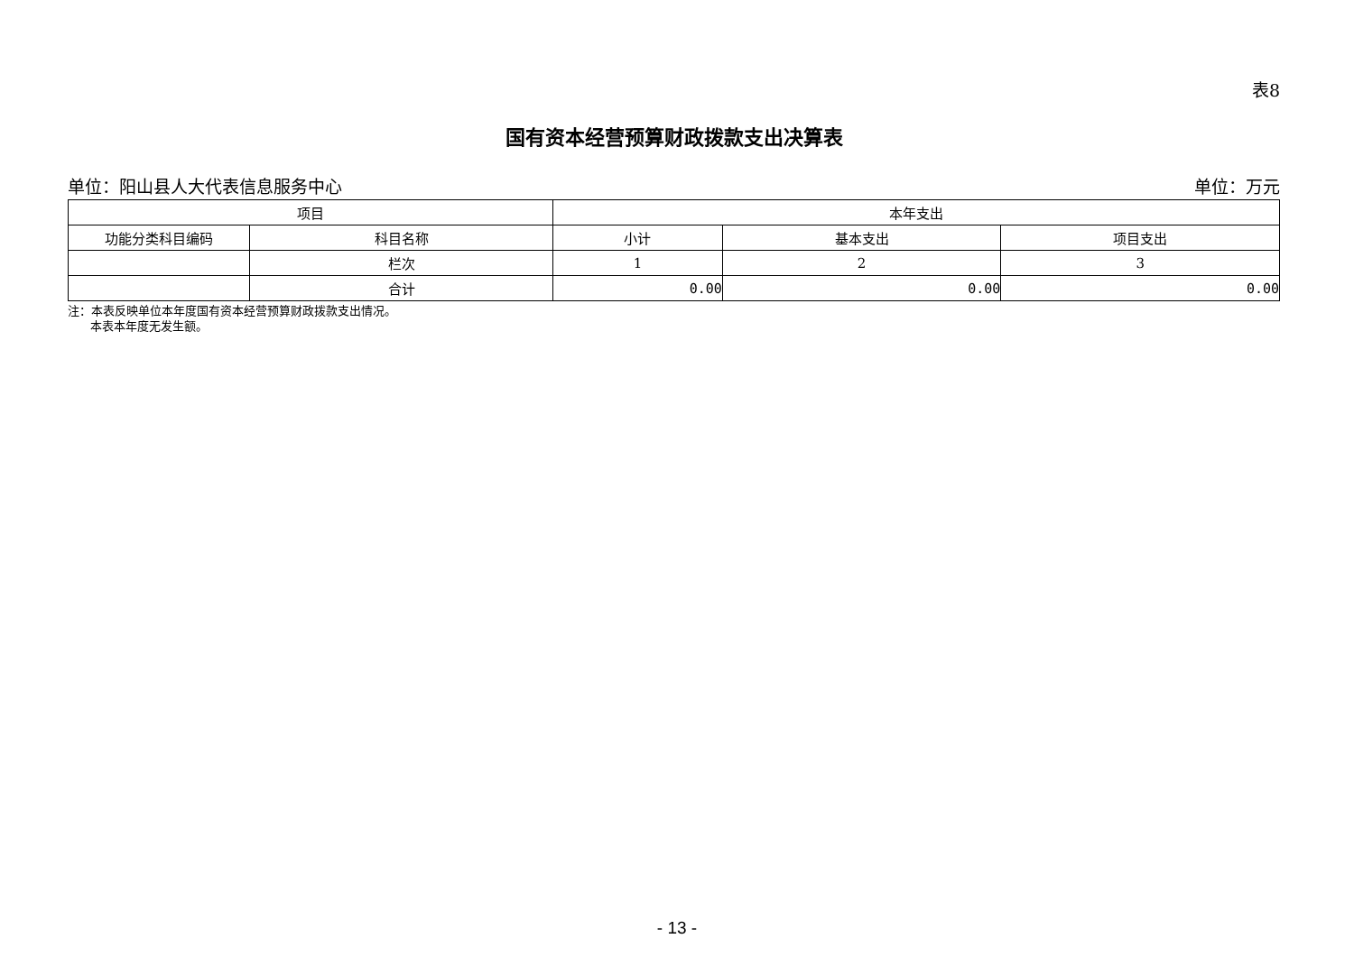表8
国有资本经营预算财政拨款支出决算表
单位：阳山县人大代表信息服务中心 单位：万元
| 项目 | | 本年支出 | | |
| --- | --- | --- | --- | --- |
| 功能分类科目编码 | 科目名称 | 小计 | 基本支出 | 项目支出 |
| | 栏次 | 1 | 2 | 3 |
| | 合计 | 0.00 | 0.00 | 0.00 |
注：本表反映单位本年度国有资本经营预算财政拨款支出情况。
本表本年度无发生额。
- 13 -